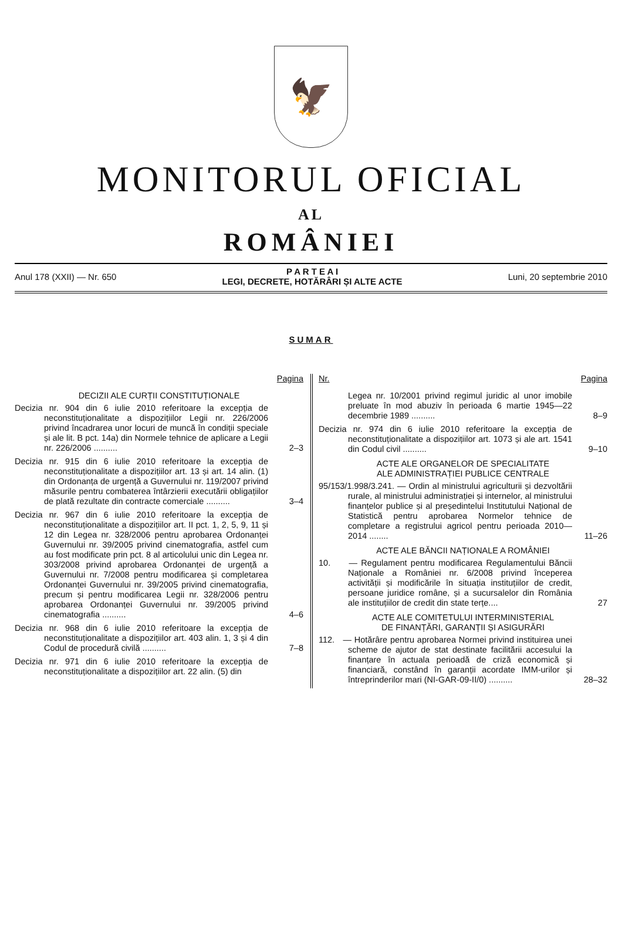🦅
MONITORUL OFICIAL
AL
ROMÂNIEI
Anul 178 (XXII) — Nr. 650
P A R T E A I
LEGI, DECRETE, HOTĂRÂRI ȘI ALTE ACTE
Luni, 20 septembrie 2010
SUMAR
Pagina
DECIZII ALE CURȚII CONSTITUȚIONALE
Decizia nr. 904 din 6 iulie 2010 referitoare la excepția de neconstituționalitate a dispozițiilor Legii nr. 226/2006 privind încadrarea unor locuri de muncă în condiții speciale și ale lit. B pct. 14a) din Normele tehnice de aplicare a Legii nr. 226/2006 ..........
2–3
Decizia nr. 915 din 6 iulie 2010 referitoare la excepția de neconstituționalitate a dispozițiilor art. 13 și art. 14 alin. (1) din Ordonanța de urgență a Guvernului nr. 119/2007 privind măsurile pentru combaterea întârzierii executării obligațiilor de plată rezultate din contracte comerciale ..........
3–4
Decizia nr. 967 din 6 iulie 2010 referitoare la excepția de neconstituționalitate a dispozițiilor art. II pct. 1, 2, 5, 9, 11 și 12 din Legea nr. 328/2006 pentru aprobarea Ordonanței Guvernului nr. 39/2005 privind cinematografia, astfel cum au fost modificate prin pct. 8 al articolului unic din Legea nr. 303/2008 privind aprobarea Ordonanței de urgență a Guvernului nr. 7/2008 pentru modificarea și completarea Ordonanței Guvernului nr. 39/2005 privind cinematografia, precum și pentru modificarea Legii nr. 328/2006 pentru aprobarea Ordonanței Guvernului nr. 39/2005 privind cinematografia ..........
4–6
Decizia nr. 968 din 6 iulie 2010 referitoare la excepția de neconstituționalitate a dispozițiilor art. 403 alin. 1, 3 și 4 din Codul de procedură civilă ..........
7–8
Decizia nr. 971 din 6 iulie 2010 referitoare la excepția de neconstituționalitate a dispozițiilor art. 22 alin. (5) din
Nr. Pagina
Legea nr. 10/2001 privind regimul juridic al unor imobile preluate în mod abuziv în perioada 6 martie 1945—22 decembrie 1989 ..........
8–9
Decizia nr. 974 din 6 iulie 2010 referitoare la excepția de neconstituționalitate a dispozițiilor art. 1073 și ale art. 1541 din Codul civil ..........
9–10
ACTE ALE ORGANELOR DE SPECIALITATE
ALE ADMINISTRAȚIEI PUBLICE CENTRALE
95/153/1.998/3.241. — Ordin al ministrului agriculturii și dezvoltării rurale, al ministrului administrației și internelor, al ministrului finanțelor publice și al președintelui Institutului Național de Statistică pentru aprobarea Normelor tehnice de completare a registrului agricol pentru perioada 2010—2014 ........
11–26
ACTE ALE BĂNCII NAȚIONALE A ROMÂNIEI
10. — Regulament pentru modificarea Regulamentului Băncii Naționale a României nr. 6/2008 privind începerea activității și modificările în situația instituțiilor de credit, persoane juridice române, și a sucursalelor din România ale instituțiilor de credit din state terțe....
27
ACTE ALE COMITETULUI INTERMINISTERIAL
DE FINANȚĂRI, GARANȚII ȘI ASIGURĂRI
112. — Hotărâre pentru aprobarea Normei privind instituirea unei scheme de ajutor de stat destinate facilitării accesului la finanțare în actuala perioadă de criză economică și financiară, constând în garanții acordate IMM-urilor și întreprinderilor mari (NI-GAR-09-II/0) ..........
28–32